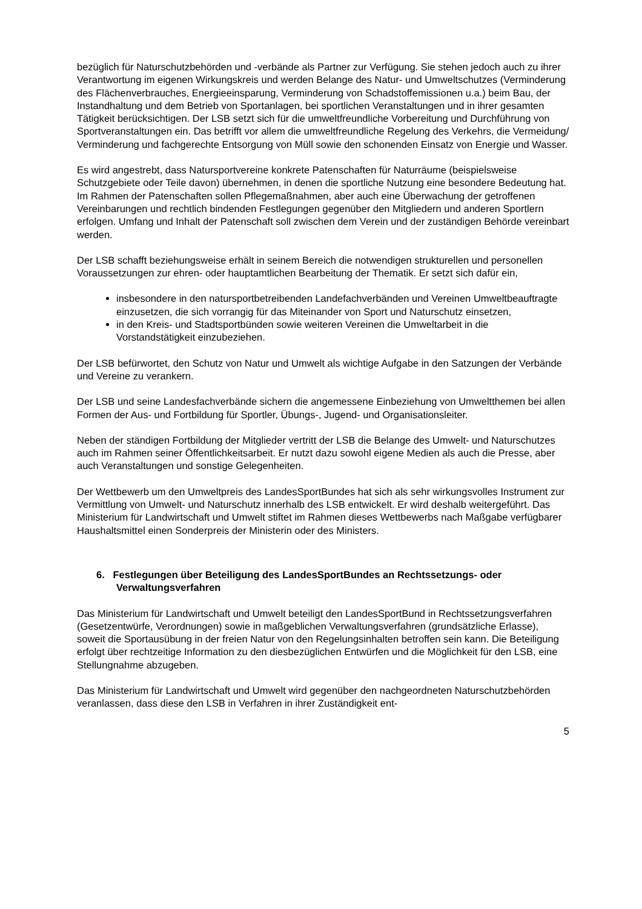bezüglich für Naturschutzbehörden und -verbände als Partner zur Verfügung. Sie stehen jedoch auch zu ihrer Verantwortung im eigenen Wirkungskreis und werden Belange des Natur- und Umweltschutzes (Verminderung des Flächenverbrauches, Energieeinsparung, Verminderung von Schadstoffemissionen u.a.) beim Bau, der Instandhaltung und dem Betrieb von Sportanlagen, bei sportlichen Veranstaltungen und in ihrer gesamten Tätigkeit berücksichtigen. Der LSB setzt sich für die umweltfreundliche Vorbereitung und Durchführung von Sportveranstaltungen ein. Das betrifft vor allem die umweltfreundliche Regelung des Verkehrs, die Vermeidung/ Verminderung und fachgerechte Entsorgung von Müll sowie den schonenden Einsatz von Energie und Wasser.
Es wird angestrebt, dass Natursportvereine konkrete Patenschaften für Naturräume (beispielsweise Schutzgebiete oder Teile davon) übernehmen, in denen die sportliche Nutzung eine besondere Bedeutung hat. Im Rahmen der Patenschaften sollen Pflegemaßnahmen, aber auch eine Überwachung der getroffenen Vereinbarungen und rechtlich bindenden Festlegungen gegenüber den Mitgliedern und anderen Sportlern erfolgen. Umfang und Inhalt der Patenschaft soll zwischen dem Verein und der zuständigen Behörde vereinbart werden.
Der LSB schafft beziehungsweise erhält in seinem Bereich die notwendigen strukturellen und personellen Voraussetzungen zur ehren- oder hauptamtlichen Bearbeitung der Thematik. Er setzt sich dafür ein,
insbesondere in den natursportbetreibenden Landefachverbänden und Vereinen Umweltbeauftragte einzusetzen, die sich vorrangig für das Miteinander von Sport und Naturschutz einsetzen,
in den Kreis- und Stadtsportbünden sowie weiteren Vereinen die Umweltarbeit in die Vorstandstätigkeit einzubeziehen.
Der LSB befürwortet, den Schutz von Natur und Umwelt als wichtige Aufgabe in den Satzungen der Verbände und Vereine zu verankern.
Der LSB und seine Landesfachverbände sichern die angemessene Einbeziehung von Umweltthemen bei allen Formen der Aus- und Fortbildung für Sportler, Übungs-, Jugend- und Organisationsleiter.
Neben der ständigen Fortbildung der Mitglieder vertritt der LSB die Belange des Umwelt- und Naturschutzes auch im Rahmen seiner Öffentlichkeitsarbeit. Er nutzt dazu sowohl eigene Medien als auch die Presse, aber auch Veranstaltungen und sonstige Gelegenheiten.
Der Wettbewerb um den Umweltpreis des LandesSportBundes hat sich als sehr wirkungsvolles Instrument zur Vermittlung von Umwelt- und Naturschutz innerhalb des LSB entwickelt. Er wird deshalb weitergeführt. Das Ministerium für Landwirtschaft und Umwelt stiftet im Rahmen dieses Wettbewerbs nach Maßgabe verfügbarer Haushaltsmittel einen Sonderpreis der Ministerin oder des Ministers.
6. Festlegungen über Beteiligung des LandesSportBundes an Rechtssetzungs- oder Verwaltungsverfahren
Das Ministerium für Landwirtschaft und Umwelt beteiligt den LandesSportBund in Rechtssetzungsverfahren (Gesetzentwürfe, Verordnungen) sowie in maßgeblichen Verwaltungsverfahren (grundsätzliche Erlasse), soweit die Sportausübung in der freien Natur von den Regelungsinhalten betroffen sein kann. Die Beteiligung erfolgt über rechtzeitige Information zu den diesbezüglichen Entwürfen und die Möglichkeit für den LSB, eine Stellungnahme abzugeben.
Das Ministerium für Landwirtschaft und Umwelt wird gegenüber den nachgeordneten Naturschutzbehörden veranlassen, dass diese den LSB in Verfahren in ihrer Zuständigkeit ent-
5